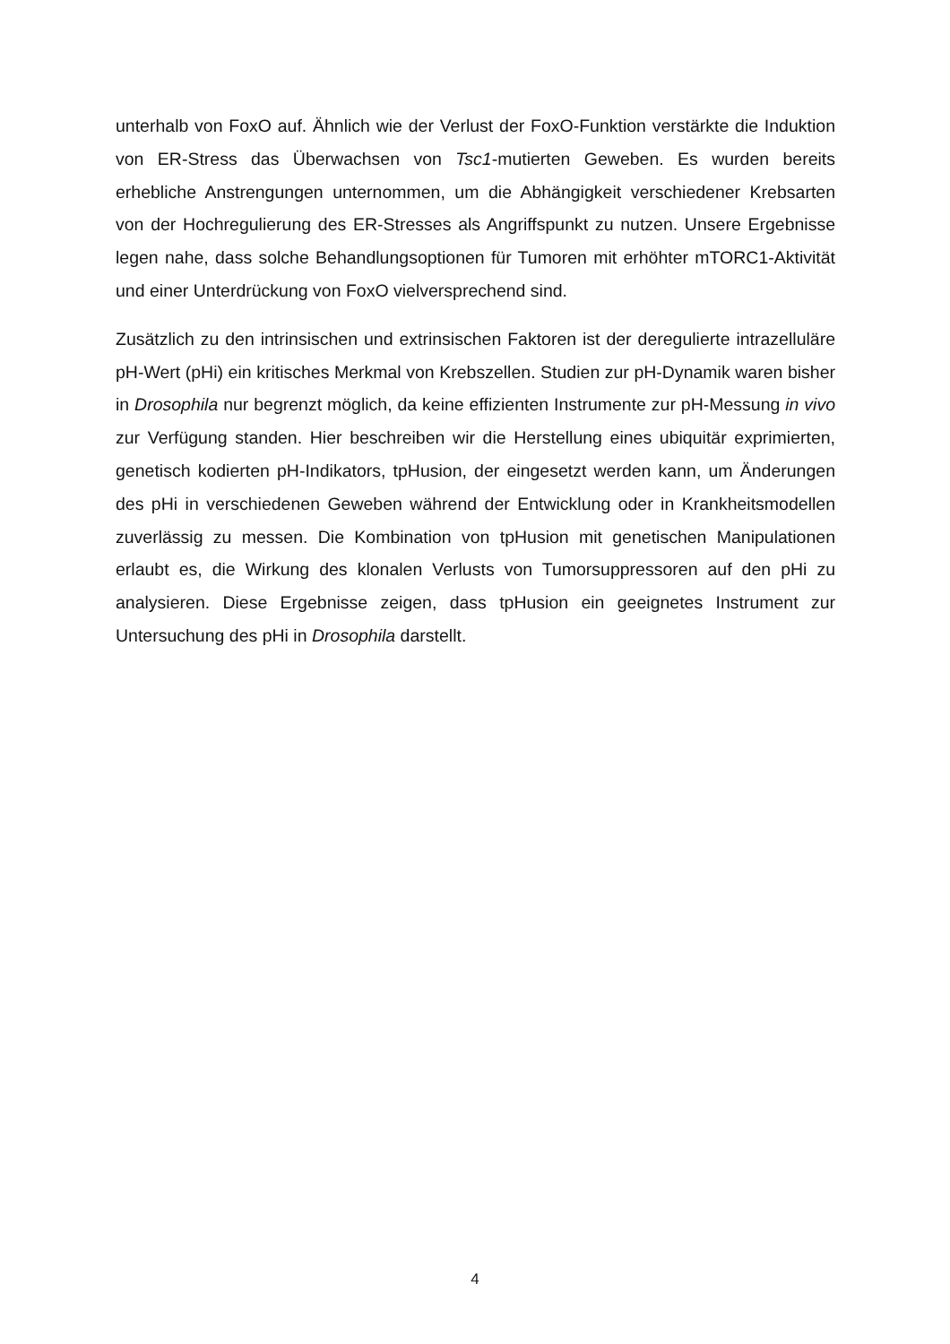unterhalb von FoxO auf. Ähnlich wie der Verlust der FoxO-Funktion verstärkte die Induktion von ER-Stress das Überwachsen von Tsc1-mutierten Geweben. Es wurden bereits erhebliche Anstrengungen unternommen, um die Abhängigkeit verschiedener Krebsarten von der Hochregulierung des ER-Stresses als Angriffspunkt zu nutzen. Unsere Ergebnisse legen nahe, dass solche Behandlungsoptionen für Tumoren mit erhöhter mTORC1-Aktivität und einer Unterdrückung von FoxO vielversprechend sind.
Zusätzlich zu den intrinsischen und extrinsischen Faktoren ist der deregulierte intrazelluläre pH-Wert (pHi) ein kritisches Merkmal von Krebszellen. Studien zur pH-Dynamik waren bisher in Drosophila nur begrenzt möglich, da keine effizienten Instrumente zur pH-Messung in vivo zur Verfügung standen. Hier beschreiben wir die Herstellung eines ubiquitär exprimierten, genetisch kodierten pH-Indikators, tpHusion, der eingesetzt werden kann, um Änderungen des pHi in verschiedenen Geweben während der Entwicklung oder in Krankheitsmodellen zuverlässig zu messen. Die Kombination von tpHusion mit genetischen Manipulationen erlaubt es, die Wirkung des klonalen Verlusts von Tumorsuppressoren auf den pHi zu analysieren. Diese Ergebnisse zeigen, dass tpHusion ein geeignetes Instrument zur Untersuchung des pHi in Drosophila darstellt.
4